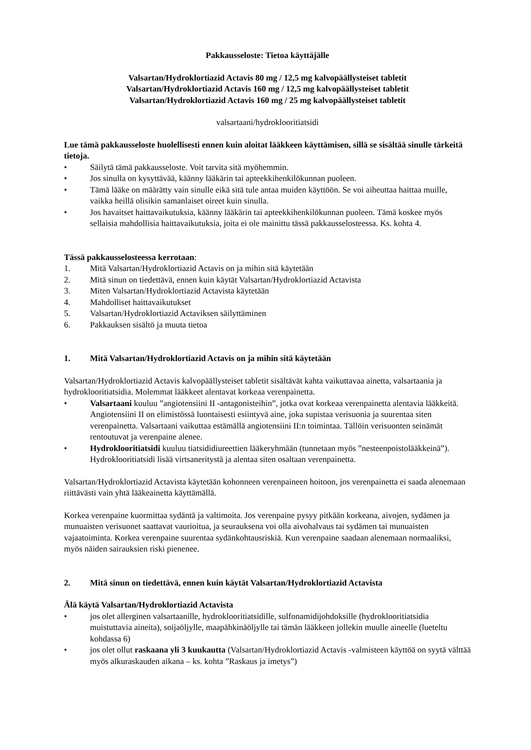Pakkausseloste: Tietoa käyttäjälle
Valsartan/Hydroklortiazid Actavis 80 mg / 12,5 mg kalvopäällysteiset tabletit
Valsartan/Hydroklortiazid Actavis 160 mg / 12,5 mg kalvopäällysteiset tabletit
Valsartan/Hydroklortiazid Actavis 160 mg / 25 mg kalvopäällysteiset tabletit
valsartaani/hydroklooritiatsidi
Lue tämä pakkausseloste huolellisesti ennen kuin aloitat lääkkeen käyttämisen, sillä se sisältää sinulle tärkeitä tietoja.
• Säilytä tämä pakkausseloste. Voit tarvita sitä myöhemmin.
• Jos sinulla on kysyttävää, käänny lääkärin tai apteekkihenkilökunnan puoleen.
• Tämä lääke on määrätty vain sinulle eikä sitä tule antaa muiden käyttöön. Se voi aiheuttaa haittaa muille, vaikka heillä olisikin samanlaiset oireet kuin sinulla.
• Jos havaitset haittavaikutuksia, käänny lääkärin tai apteekkihenkilökunnan puoleen. Tämä koskee myös sellaisia mahdollisia haittavaikutuksia, joita ei ole mainittu tässä pakkausselosteessa. Ks. kohta 4.
Tässä pakkausselosteessa kerrotaan:
1. Mitä Valsartan/Hydroklortiazid Actavis on ja mihin sitä käytetään
2. Mitä sinun on tiedettävä, ennen kuin käytät Valsartan/Hydroklortiazid Actavista
3. Miten Valsartan/Hydroklortiazid Actavista käytetään
4. Mahdolliset haittavaikutukset
5. Valsartan/Hydroklortiazid Actaviksen säilyttäminen
6. Pakkauksen sisältö ja muuta tietoa
1. Mitä Valsartan/Hydroklortiazid Actavis on ja mihin sitä käytetään
Valsartan/Hydroklortiazid Actavis kalvopäällysteiset tabletit sisältävät kahta vaikuttavaa ainetta, valsartaania ja hydroklooritiatsidia. Molemmat lääkkeet alentavat korkeaa verenpainetta.
• Valsartaani kuuluu ”angiotensiini II -antagonisteihin”, jotka ovat korkeaa verenpainetta alentavia lääkkeitä. Angiotensiini II on elimistössä luontaisesti esiintyvä aine, joka supistaa verisuonia ja suurentaa siten verenpainetta. Valsartaani vaikuttaa estämällä angiotensiini II:n toimintaa. Tällöin verisuonten seinämät rentoutuvat ja verenpaine alenee.
• Hydroklooritiatsidi kuuluu tiatsididiureettien lääkeryhmään (tunnetaan myös ”nesteenpoistolääkkeinä”). Hydroklooritiatsidi lisää virtsaneritystä ja alentaa siten osaltaan verenpainetta.
Valsartan/Hydroklortiazid Actavista käytetään kohonneen verenpaineen hoitoon, jos verenpainetta ei saada alenemaan riittävästi vain yhtä lääkeainetta käyttämällä.
Korkea verenpaine kuormittaa sydäntä ja valtimoita. Jos verenpaine pysyy pitkään korkeana, aivojen, sydämen ja munuaisten verisuonet saattavat vaurioitua, ja seurauksena voi olla aivohalvaus tai sydämen tai munuaisten vajaatoiminta. Korkea verenpaine suurentaa sydänkohtausriskiä. Kun verenpaine saadaan alenemaan normaaliksi, myös näiden sairauksien riski pienenee.
2. Mitä sinun on tiedettävä, ennen kuin käytät Valsartan/Hydroklortiazid Actavista
Älä käytä Valsartan/Hydroklortiazid Actavista
• jos olet allerginen valsartaanille, hydroklooritiatsidille, sulfonamidijohdoksille (hydroklooritiatsidia muistuttavia aineita), soijaöljylle, maapähkinäöljylle tai tämän lääkkeen jollekin muulle aineelle (lueteltu kohdassa 6)
• jos olet ollut raskaana yli 3 kuukautta (Valsartan/Hydroklortiazid Actavis -valmisteen käyttöä on syytä välttää myös alkuraskauden aikana – ks. kohta ”Raskaus ja imetys”)